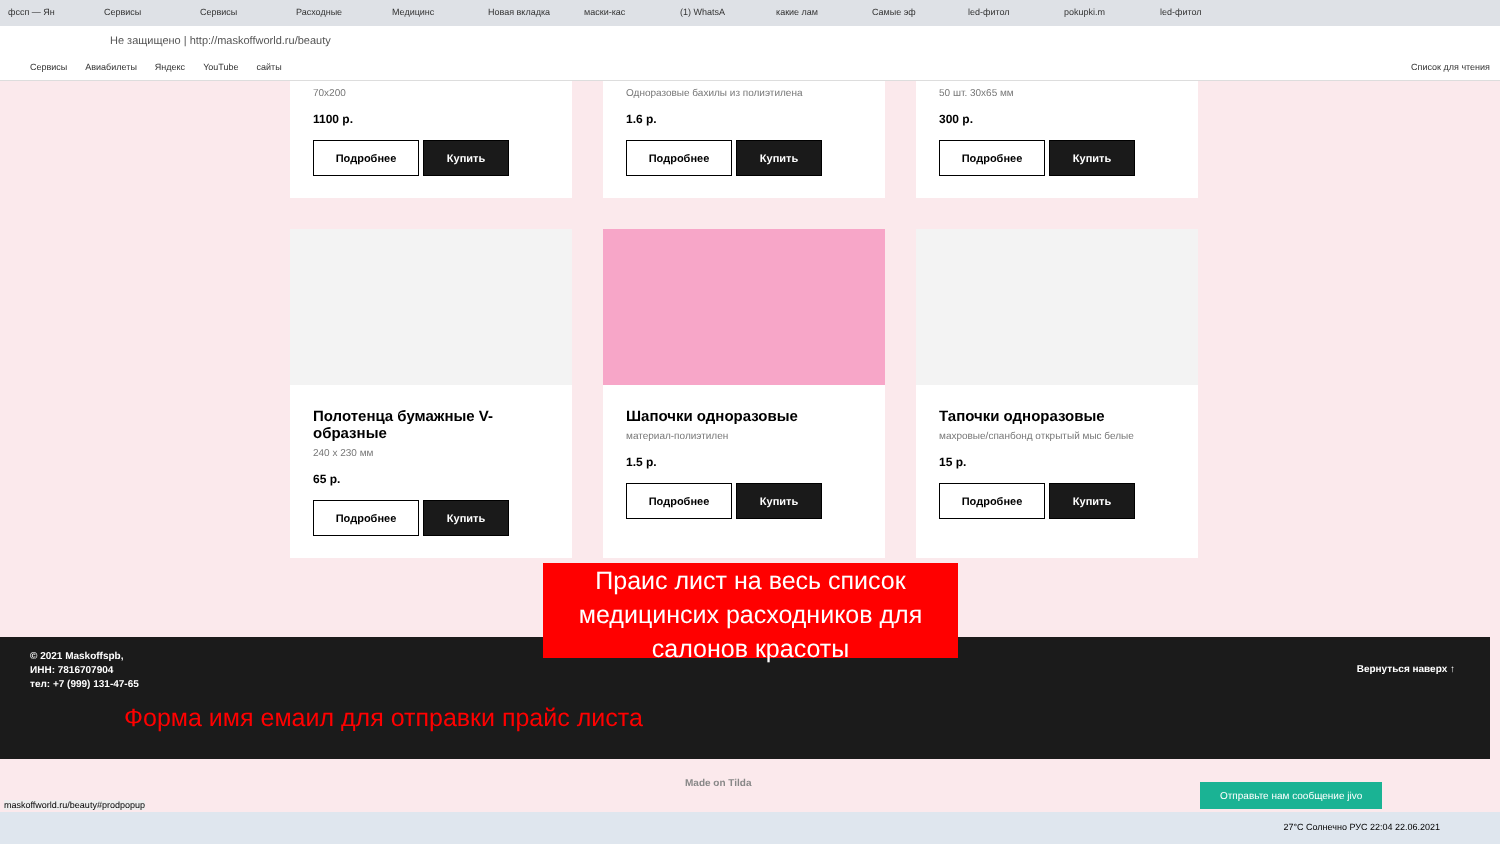фссп — Ян Сервисы Сервисы Расходные Медицинс Новая вкладка маски-кас (1) WhatsA какие лам Самые эф led-фитол pokupki.m led-фитол
Не защищено | http://maskoffworld.ru/beauty
Сервисы Авиабилеты Яндекс YouTube сайты Список для чтения
70x200
1100 р.
Подробнее Купить
Одноразовые бахилы из полиэтилена
1.6 р.
Подробнее Купить
50 шт. 30х65 мм
300 р.
Подробнее Купить
Полотенца бумажные V-образные
240 х 230 мм
65 р.
Подробнее Купить
Шапочки одноразовые
материал-полиэтилен
1.5 р.
Подробнее Купить
Тапочки одноразовые
махровые/спанбонд открытый мыс белые
15 р.
Подробнее Купить
© 2021 Maskoffspb,
ИНН: 7816707904
тел: +7 (999) 131-47-65
Вернуться наверх ↑
Форма имя емаил для отправки прайс листа
Made on Tilda Отправьте нам сообщение jivo
Праис лист на весь список медицинсих расходников для салонов красоты
27°C Солнечно РУС 22:04 22.06.2021
maskoffworld.ru/beauty#prodpopup